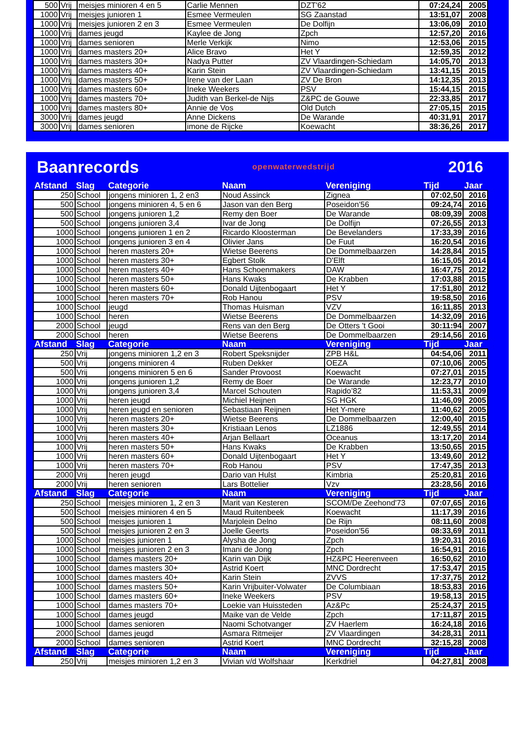| 500 | Vrij | meisjes minioren 4 en 5 | Carlie Mennen | DZT'62 | 07:24,24 | 2005 |
| 1000 | Vrij | meisjes junioren 1 | Esmee Vermeulen | SG Zaanstad | 13:51,07 | 2008 |
| 1000 | Vrij | meisjes junioren 2 en 3 | Esmee Vermeulen | De Dolfijn | 13:06,09 | 2010 |
| 1000 | Vrij | dames jeugd | Kaylee de Jong | Zpch | 12:57,20 | 2016 |
| 1000 | Vrij | dames senioren | Merle Verkijk | Nimo | 12:53,06 | 2015 |
| 1000 | Vrij | dames masters 20+ | Alice Bravo | Het Y | 12:59,35 | 2012 |
| 1000 | Vrij | dames masters 30+ | Nadya Putter | ZV Vlaardingen-Schiedam | 14:05,70 | 2013 |
| 1000 | Vrij | dames masters 40+ | Karin Stein | ZV Vlaardingen-Schiedam | 13:41,15 | 2015 |
| 1000 | Vrij | dames masters 50+ | Irene van der Laan | ZV De Bron | 14:12,35 | 2013 |
| 1000 | Vrij | dames masters 60+ | Ineke Weekers | PSV | 15:44,15 | 2015 |
| 1000 | Vrij | dames masters 70+ | Judith van Berkel-de Nijs | Z&PC de Gouwe | 22:33,85 | 2017 |
| 1000 | Vrij | dames masters 80+ | Annie de Vos | Old Dutch | 27:05,15 | 2015 |
| 3000 | Vrij | dames jeugd | Anne Dickens | De Warande | 40:31,91 | 2017 |
| 3000 | Vrij | dames senioren | imone de Rijcke | Koewacht | 38:36,26 | 2017 |
Baanrecords openwaterwedstrijd 2016
| Afstand | Slag | Categorie | Naam | Vereniging | Tijd | Jaar |
| 250 | School | jongens minioren 1, 2 en3 | Noud Assinck | Zignea | 07:02,50 | 2016 |
| 500 | School | jongens minioren 4, 5 en 6 | Jason van den Berg | Poseidon'56 | 09:24,74 | 2016 |
| 500 | School | jongens junioren 1,2 | Remy den Boer | De Warande | 08:09,39 | 2008 |
| 500 | School | jongens junioren 3,4 | Ivar de Jong | De Dolfijn | 07:26,55 | 2013 |
| 1000 | School | jongens junioren 1 en 2 | Ricardo Kloosterman | De Bevelanders | 17:33,39 | 2016 |
| 1000 | School | jongens junioren 3 en 4 | Olivier Jans | De Fuut | 16:20,54 | 2016 |
| 1000 | School | heren masters 20+ | Wietse Beerens | De Dommelbaarzen | 14:28,84 | 2015 |
| 1000 | School | heren masters 30+ | Egbert Stolk | D'Elft | 16:15,05 | 2014 |
| 1000 | School | heren masters 40+ | Hans Schoenmakers | DAW | 16:47,75 | 2012 |
| 1000 | School | heren masters 50+ | Hans Kwaks | De Krabben | 17:03,88 | 2015 |
| 1000 | School | heren masters 60+ | Donald Uijtenbogaart | Het Y | 17:51,80 | 2012 |
| 1000 | School | heren masters 70+ | Rob Hanou | PSV | 19:58,50 | 2016 |
| 1000 | School | jeugd | Thomas Huisman | VZV | 16:11,85 | 2013 |
| 1000 | School | heren | Wietse Beerens | De Dommelbaarzen | 14:32,09 | 2016 |
| 2000 | School | jeugd | Rens van den Berg | De Otters 't Gooi | 30:11:94 | 2007 |
| 2000 | School | heren | Wietse Beerens | De Dommelbaarzen | 29:14,56 | 2016 |
| Afstand | Slag | Categorie | Naam | Vereniging | Tijd | Jaar |
| 250 | Vrij | jongens minioren 1,2 en 3 | Robert Speksnijder | ZPB H&L | 04:54,06 | 2011 |
| 500 | Vrij | jongens minioren 4 | Ruben Dekker | OEZA | 07:10,06 | 2005 |
| 500 | Vrij | jongens minioren 5 en 6 | Sander Provoost | Koewacht | 07:27,01 | 2015 |
| 1000 | Vrij | jongens junioren 1,2 | Remy de Boer | De Warande | 12:23,77 | 2010 |
| 1000 | Vrij | jongens junioren 3,4 | Marcel Schouten | Rapido’82 | 11:53,31 | 2009 |
| 1000 | Vrij | heren jeugd | Michiel Heijnen | SG HGK | 11:46,09 | 2005 |
| 1000 | Vrij | heren jeugd en senioren | Sebastiaan Reijnen | Het Y-mere | 11:40,62 | 2005 |
| 1000 | Vrij | heren masters 20+ | Wietse Beerens | De Dommelbaarzen | 12:00,40 | 2015 |
| 1000 | Vrij | heren masters 30+ | Kristiaan Lenos | LZ1886 | 12:49,55 | 2014 |
| 1000 | Vrij | heren masters 40+ | Arjan Bellaart | Oceanus | 13:17,20 | 2014 |
| 1000 | Vrij | heren masters 50+ | Hans Kwaks | De Krabben | 13:50,65 | 2015 |
| 1000 | Vrij | heren masters 60+ | Donald Uijtenbogaart | Het Y | 13:49,60 | 2012 |
| 1000 | Vrij | heren masters 70+ | Rob Hanou | PSV | 17:47,35 | 2013 |
| 2000 | Vrij | heren jeugd | Dario van Hulst | Kimbria | 25:20,81 | 2016 |
| 2000 | Vrij | heren senioren | Lars Bottelier | Vzv | 23:28,56 | 2016 |
| Afstand | Slag | Categorie | Naam | Vereniging | Tijd | Jaar |
| 250 | School | meisjes minioren 1, 2 en 3 | Marit van Kesteren | SCOM/De Zeehond'73 | 07:07,65 | 2016 |
| 500 | School | meisjes minioren 4 en 5 | Maud Ruitenbeek | Koewacht | 11:17,39 | 2016 |
| 500 | School | meisjes junioren 1 | Marjolein Delno | De Rijn | 08:11,60 | 2008 |
| 500 | School | meisjes junioren 2 en 3 | Joelle Geerts | Poseidon'56 | 08:33,69 | 2011 |
| 1000 | School | meisjes junioren 1 | Alysha de Jong | Zpch | 19:20,31 | 2016 |
| 1000 | School | meisjes junioren 2 en 3 | Imani de Jong | Zpch | 16:54,91 | 2016 |
| 1000 | School | dames masters 20+ | Karin van Dijk | HZ&PC Heerenveen | 16:50,62 | 2010 |
| 1000 | School | dames masters 30+ | Astrid Koert | MNC Dordrecht | 17:53,47 | 2015 |
| 1000 | School | dames masters 40+ | Karin Stein | ZVVS | 17:37,75 | 2012 |
| 1000 | School | dames masters 50+ | Karin Vrijbuiter-Volwater | De Columbiaan | 18:53,83 | 2016 |
| 1000 | School | dames masters 60+ | Ineke Weekers | PSV | 19:58,13 | 2015 |
| 1000 | School | dames masters 70+ | Loekie van Huissteden | Az&Pc | 25:24,37 | 2015 |
| 1000 | School | dames jeugd | Maike van de Velde | Zpch | 17:11,87 | 2015 |
| 1000 | School | dames senioren | Naomi Schotvanger | ZV Haerlem | 16:24,18 | 2016 |
| 2000 | School | dames jeugd | Asmara Ritmeijer | ZV Vlaardingen | 34:28,31 | 2011 |
| 2000 | School | dames senioren | Astrid Koert | MNC Dordrecht | 32:15,28 | 2008 |
| Afstand | Slag | Categorie | Naam | Vereniging | Tijd | Jaar |
| 250 | Vrij | meisjes minioren 1,2 en 3 | Vivian v/d Wolfshaar | Kerkdriel | 04:27,81 | 2008 |